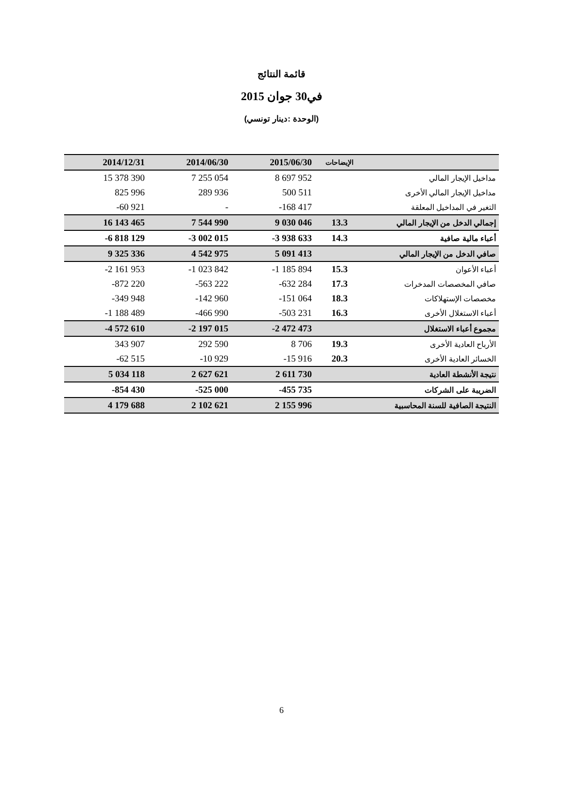قائمة النتائج
في30 جوان 2015
(الوحدة :دينار تونسي)
| 2014/12/31 | 2014/06/30 | 2015/06/30 | الإيضاحات | |
| --- | --- | --- | --- | --- |
| 15 378 390 | 7 255 054 | 8 697 952 | | مداخيل الإيجار المالي |
| 825 996 | 289 936 | 500 511 | | مداخيل الإيجار المالي الأخرى |
| -60 921 | - | -168 417 | | التغير في المداخيل المعلقة |
| 16 143 465 | 7 544 990 | 9 030 046 | 13.3 | إجمالي الدخل من الإيجار المالي |
| -6 818 129 | -3 002 015 | -3 938 633 | 14.3 | أعباء مالية صافية |
| 9 325 336 | 4 542 975 | 5 091 413 | | صافي الدخل من الإيجار المالي |
| -2 161 953 | -1 023 842 | -1 185 894 | 15.3 | أعباء الأعوان |
| -872 220 | -563 222 | -632 284 | 17.3 | صافي المخصصات المدخرات |
| -349 948 | -142 960 | -151 064 | 18.3 | مخصصات الإستهلاكات |
| -1 188 489 | -466 990 | -503 231 | 16.3 | أعباء الاستغلال الأخرى |
| -4 572 610 | -2 197 015 | -2 472 473 | | مجموع أعباء الاستغلال |
| 343 907 | 292 590 | 8 706 | 19.3 | الأرباح العادية الأخرى |
| -62 515 | -10 929 | -15 916 | 20.3 | الخسائر العادية الأخرى |
| 5 034 118 | 2 627 621 | 2 611 730 | | نتيجة الأنشطة العادية |
| -854 430 | -525 000 | -455 735 | | الضريبة على الشركات |
| 4 179 688 | 2 102 621 | 2 155 996 | | النتيجة الصافية للسنة المحاسبية |
6